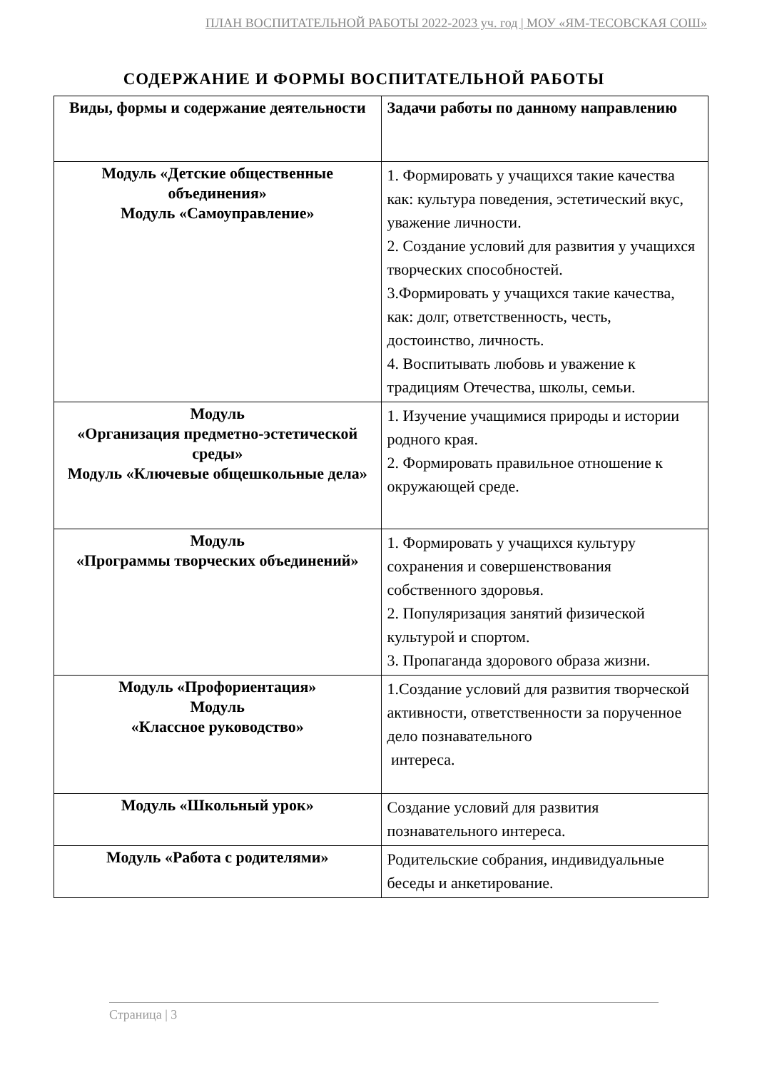ПЛАН ВОСПИТАТЕЛЬНОЙ РАБОТЫ 2022-2023 уч. год | МОУ «ЯМ-ТЕСОВСКАЯ СОШ»
СОДЕРЖАНИЕ И ФОРМЫ ВОСПИТАТЕЛЬНОЙ РАБОТЫ
| Виды, формы и содержание деятельности | Задачи работы по данному направлению |
| --- | --- |
| Модуль «Детские общественные объединения» Модуль «Самоуправление» | 1. Формировать у учащихся такие качества как: культура поведения, эстетический вкус, уважение личности. 2. Создание условий для развития у учащихся творческих способностей. 3.Формировать у учащихся такие качества, как: долг, ответственность, честь, достоинство, личность. 4. Воспитывать любовь и уважение к традициям Отечества, школы, семьи. |
| Модуль «Организация предметно-эстетической среды» Модуль «Ключевые общешкольные дела» | 1. Изучение учащимися природы и истории родного края. 2. Формировать правильное отношение к окружающей среде. |
| Модуль «Программы творческих объединений» | 1. Формировать у учащихся культуру сохранения и совершенствования собственного здоровья. 2. Популяризация занятий физической культурой и спортом. 3. Пропаганда здорового образа жизни. |
| Модуль «Профориентация» Модуль «Классное руководство» | 1.Создание условий для развития творческой активности, ответственности за порученное дело познавательного интереса. |
| Модуль «Школьный урок» | Создание условий для развития познавательного интереса. |
| Модуль «Работа с родителями» | Родительские собрания, индивидуальные беседы и анкетирование. |
Страница | 3